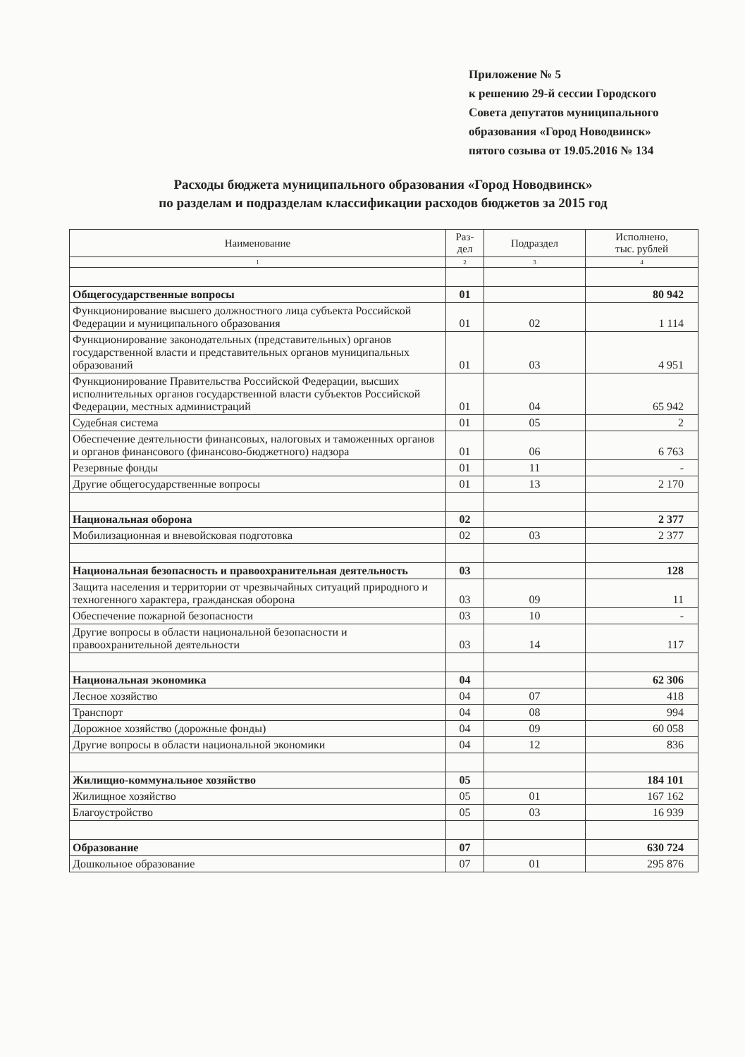Приложение № 5
к решению 29-й сессии Городского
Совета депутатов муниципального
образования «Город Новодвинск»
пятого созыва от 19.05.2016 № 134
Расходы бюджета муниципального образования «Город Новодвинск»
по разделам и подразделам классификации расходов бюджетов за 2015 год
| Наименование | Раз- дел | Подраздел | Исполнено, тыс. рублей |
| --- | --- | --- | --- |
| 1 | 2 | 3 | 4 |
| Общегосударственные вопросы | 01 | | 80 942 |
| Функционирование высшего должностного лица субъекта Российской Федерации и муниципального образования | 01 | 02 | 1 114 |
| Функционирование законодательных (представительных) органов государственной власти и представительных органов муниципальных образований | 01 | 03 | 4 951 |
| Функционирование Правительства Российской Федерации, высших исполнительных органов государственной власти субъектов Российской Федерации, местных администраций | 01 | 04 | 65 942 |
| Судебная система | 01 | 05 | 2 |
| Обеспечение деятельности финансовых, налоговых и таможенных органов и органов финансового (финансово-бюджетного) надзора | 01 | 06 | 6 763 |
| Резервные фонды | 01 | 11 | - |
| Другие общегосударственные вопросы | 01 | 13 | 2 170 |
| Национальная оборона | 02 | | 2 377 |
| Мобилизационная и вневойсковая подготовка | 02 | 03 | 2 377 |
| Национальная безопасность и правоохранительная деятельность | 03 | | 128 |
| Защита населения и территории от чрезвычайных ситуаций природного и техногенного характера, гражданская оборона | 03 | 09 | 11 |
| Обеспечение пожарной безопасности | 03 | 10 | - |
| Другие вопросы в области национальной безопасности и правоохранительной деятельности | 03 | 14 | 117 |
| Национальная экономика | 04 | | 62 306 |
| Лесное хозяйство | 04 | 07 | 418 |
| Транспорт | 04 | 08 | 994 |
| Дорожное хозяйство (дорожные фонды) | 04 | 09 | 60 058 |
| Другие вопросы в области национальной экономики | 04 | 12 | 836 |
| Жилищно-коммунальное хозяйство | 05 | | 184 101 |
| Жилищное хозяйство | 05 | 01 | 167 162 |
| Благоустройство | 05 | 03 | 16 939 |
| Образование | 07 | | 630 724 |
| Дошкольное образование | 07 | 01 | 295 876 |